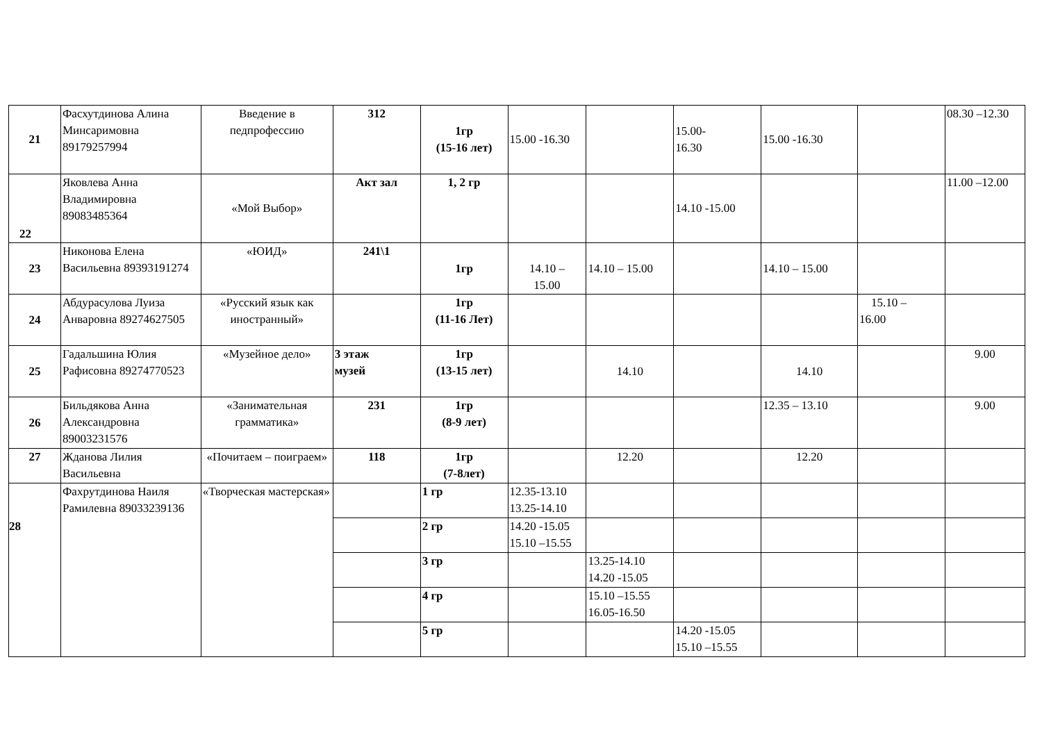| 21 | Фасхутдинова Алина Минсаримовна 89179257994 | Введение в педпрофессию | 312 | 1гр (15-16 лет) | 15.00 -16.30 | | 15.00- 16.30 | 15.00 -16.30 | | 08.30 –12.30 |
| 22 | Яковлева Анна Владимировна 89083485364 | «Мой Выбор» | Акт зал | 1, 2 гр | | | 14.10 -15.00 | | | 11.00 –12.00 |
| 23 | Никонова Елена Васильевна 89393191274 | «ЮИД» | 241\1 | 1гр | 14.10 – 15.00 | 14.10 – 15.00 | | 14.10 – 15.00 | | |
| 24 | Абдурасулова Луиза Анваровна 89274627505 | «Русский язык как иностранный» | | 1гр (11-16 Лет) | | | | | 15.10 – 16.00 | |
| 25 | Гадальшина Юлия Рафисовна 89274770523 | «Музейное дело» | 3 этаж музей | 1гр (13-15 лет) | | 14.10 | | 14.10 | | 9.00 |
| 26 | Бильдякова Анна Александровна 89003231576 | «Занимательная грамматика» | 231 | 1гр (8-9 лет) | | | | 12.35 – 13.10 | | 9.00 |
| 27 | Жданова Лилия Васильевна | «Почитаем – поиграем» | 118 | 1гр (7-8лет) | | 12.20 | | 12.20 | | |
| 28 | Фахрутдинова Наиля Рамилевна 89033239136 | «Творческая мастерская» | | 1 гр | 12.35-13.10 13.25-14.10 | | | | | |
| | | | | 2 гр | 14.20 -15.05 15.10 –15.55 | | | | | |
| | | | | 3 гр | | 13.25-14.10 14.20 -15.05 | | | | |
| | | | | 4 гр | | 15.10 –15.55 16.05-16.50 | | | | |
| | | | | 5 гр | | | 14.20 -15.05 15.10 –15.55 | | | |